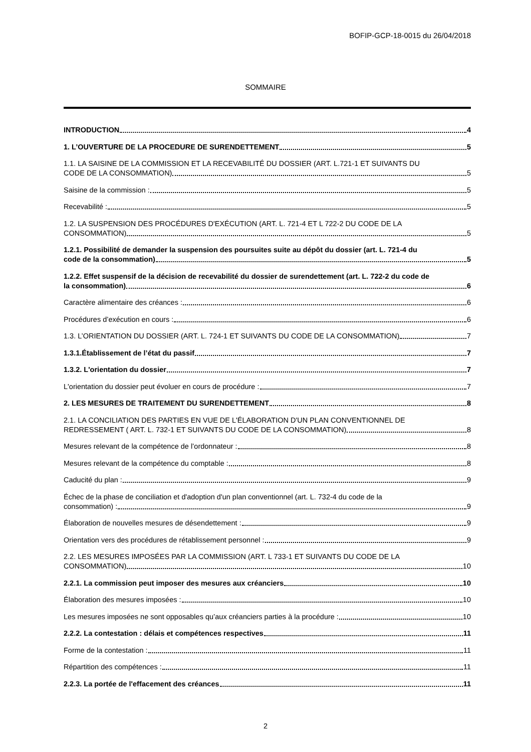BOFIP-GCP-18-0015 du 26/04/2018
SOMMAIRE
INTRODUCTION 4
1. L’OUVERTURE DE LA PROCEDURE DE SURENDETTEMENT 5
1.1. LA SAISINE DE LA COMMISSION ET LA RECEVABILITÉ DU DOSSIER (ART. L.721-1 ET SUIVANTS DU
CODE DE LA CONSOMMATION) 5
Saisine de la commission : 5
Recevabilité : 5
1.2. LA SUSPENSION DES PROCÉDURES D'EXÉCUTION (ART. L. 721-4 ET L 722-2 DU CODE DE LA
CONSOMMATION) 5
1.2.1. Possibilité de demander la suspension des poursuites suite au dépôt du dossier (art. L. 721-4 du
code de la consommation) 5
1.2.2. Effet suspensif de la décision de recevabilité du dossier de surendettement (art. L. 722-2 du code de
la consommation) 6
Caractère alimentaire des créances : 6
Procédures d’exécution en cours : 6
1.3. L’ORIENTATION DU DOSSIER (ART. L. 724-1 ET SUIVANTS DU CODE DE LA CONSOMMATION) 7
1.3.1.Établissement de l’état du passif 7
1.3.2. L'orientation du dossier 7
L'orientation du dossier peut évoluer en cours de procédure : 7
2. LES MESURES DE TRAITEMENT DU SURENDETTEMENT 8
2.1. LA CONCILIATION DES PARTIES EN VUE DE L'ÉLABORATION D'UN PLAN CONVENTIONNEL DE
REDRESSEMENT ( ART. L. 732-1 ET SUIVANTS DU CODE DE LA CONSOMMATION) 8
Mesures relevant de la compétence de l’ordonnateur : 8
Mesures relevant de la compétence du comptable : 8
Caducité du plan : 9
Échec de la phase de conciliation et d'adoption d'un plan conventionnel (art. L. 732-4 du code de la
consommation) : 9
Élaboration de nouvelles mesures de désendettement : 9
Orientation vers des procédures de rétablissement personnel : 9
2.2. LES MESURES IMPOSÉES PAR LA COMMISSION (ART. L 733-1 ET SUIVANTS DU CODE DE LA
CONSOMMATION) 10
2.2.1. La commission peut imposer des mesures aux créanciers 10
Élaboration des mesures imposées : 10
Les mesures imposées ne sont opposables qu’aux créanciers parties à la procédure : 10
2.2.2. La contestation : délais et compétences respectives 11
Forme de la contestation : 11
Répartition des compétences : 11
2.2.3. La portée de l'effacement des créances 11
2